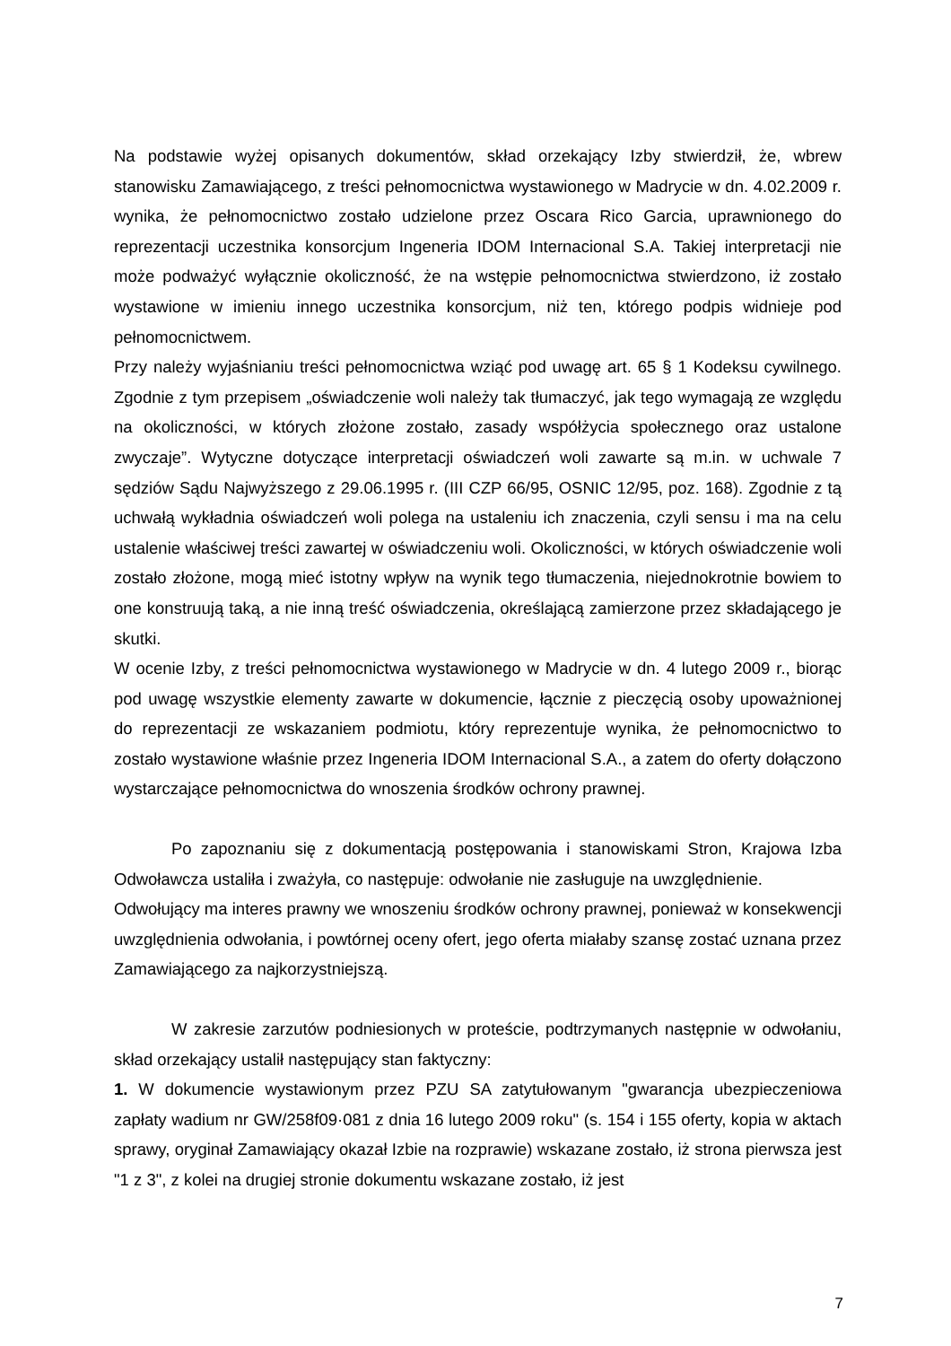Na podstawie wyżej opisanych dokumentów, skład orzekający Izby stwierdził, że, wbrew stanowisku Zamawiającego, z treści pełnomocnictwa wystawionego w Madrycie w dn. 4.02.2009 r. wynika, że pełnomocnictwo zostało udzielone przez Oscara Rico Garcia, uprawnionego do reprezentacji uczestnika konsorcjum Ingeneria IDOM Internacional S.A. Takiej interpretacji nie może podważyć wyłącznie okoliczność, że na wstępie pełnomocnictwa stwierdzono, iż zostało wystawione w imieniu innego uczestnika konsorcjum, niż ten, którego podpis widnieje pod pełnomocnictwem.
Przy należy wyjaśnianiu treści pełnomocnictwa wziąć pod uwagę art. 65 § 1 Kodeksu cywilnego. Zgodnie z tym przepisem „oświadczenie woli należy tak tłumaczyć, jak tego wymagają ze względu na okoliczności, w których złożone zostało, zasady współżycia społecznego oraz ustalone zwyczaje”. Wytyczne dotyczące interpretacji oświadczeń woli zawarte są m.in. w uchwale 7 sędziów Sądu Najwyższego z 29.06.1995 r. (III CZP 66/95, OSNIC 12/95, poz. 168). Zgodnie z tą uchwałą wykładnia oświadczeń woli polega na ustaleniu ich znaczenia, czyli sensu i ma na celu ustalenie właściwej treści zawartej w oświadczeniu woli. Okoliczności, w których oświadczenie woli zostało złożone, mogą mieć istotny wpływ na wynik tego tłumaczenia, niejednokrotnie bowiem to one konstruują taką, a nie inną treść oświadczenia, określającą zamierzone przez składającego je skutki.
W ocenie Izby, z treści pełnomocnictwa wystawionego w Madrycie w dn. 4 lutego 2009 r., biorąc pod uwagę wszystkie elementy zawarte w dokumencie, łącznie z pieczęcią osoby upoważnionej do reprezentacji ze wskazaniem podmiotu, który reprezentuje wynika, że pełnomocnictwo to zostało wystawione właśnie przez Ingeneria IDOM Internacional S.A., a zatem do oferty dołączono wystarczające pełnomocnictwa do wnoszenia środków ochrony prawnej.
Po zapoznaniu się z dokumentacją postępowania i stanowiskami Stron, Krajowa Izba Odwoławcza ustaliła i zważyła, co następuje: odwołanie nie zasługuje na uwzględnienie.
Odwołujący ma interes prawny we wnoszeniu środków ochrony prawnej, ponieważ w konsekwencji uwzględnienia odwołania, i powtórnej oceny ofert, jego oferta miałaby szansę zostać uznana przez Zamawiającego za najkorzystniejszą.
W zakresie zarzutów podniesionych w proteście, podtrzymanych następnie w odwołaniu, skład orzekający ustalił następujący stan faktyczny:
1. W dokumencie wystawionym przez PZU SA zatytułowanym "gwarancja ubezpieczeniowa zapłaty wadium nr GW/258f09·081 z dnia 16 lutego 2009 roku" (s. 154 i 155 oferty, kopia w aktach sprawy, oryginał Zamawiający okazał Izbie na rozprawie) wskazane zostało, iż strona pierwsza jest "1 z 3", z kolei na drugiej stronie dokumentu wskazane zostało, iż jest
7